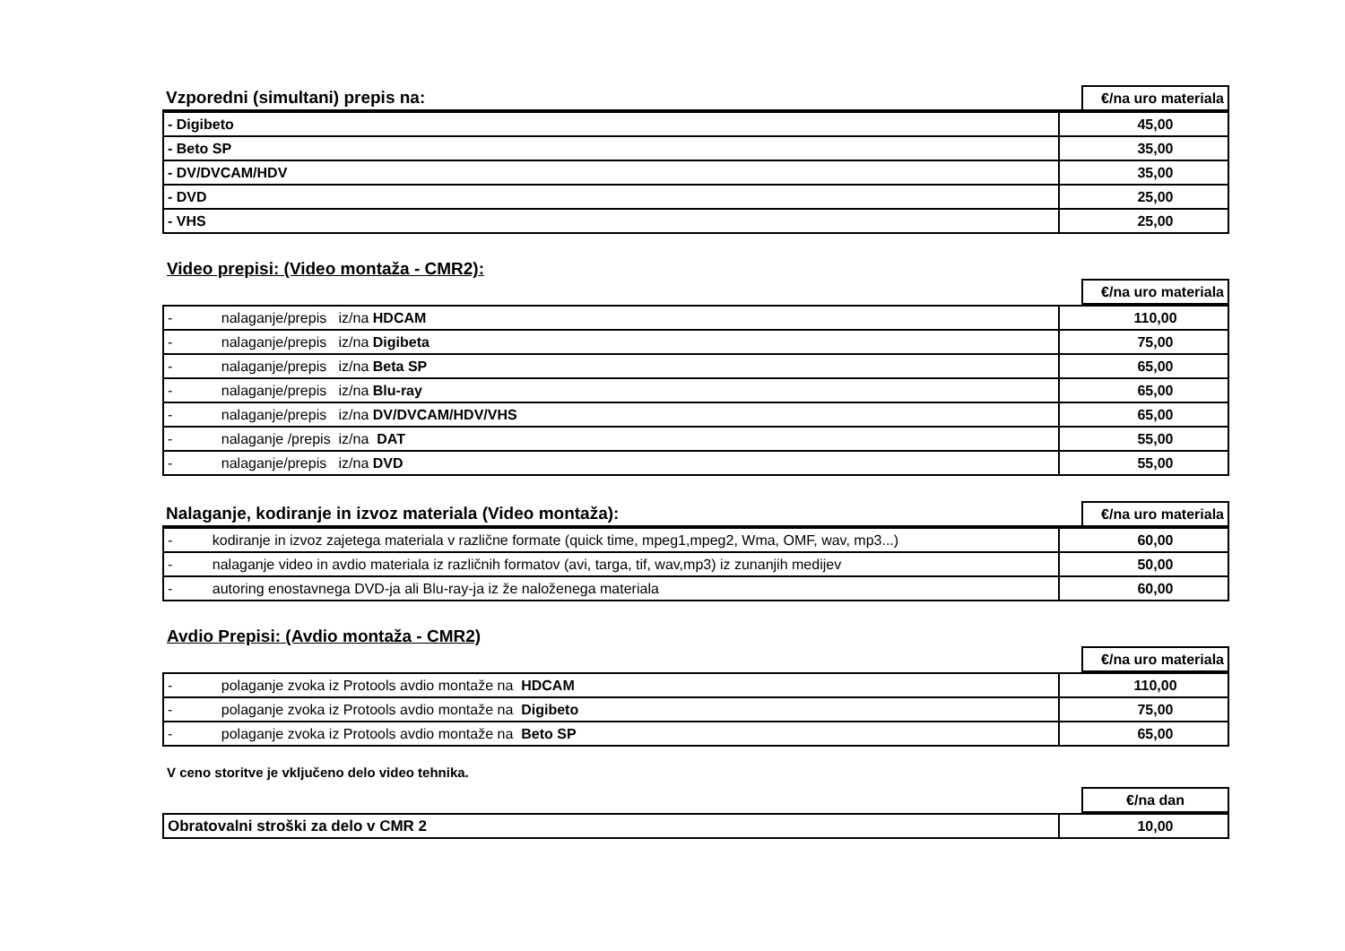| Vzporedni (simultani) prepis na: | €/na uro materiala |
| - Digibeto | 45,00 |
| - Beto SP | 35,00 |
| - DV/DVCAM/HDV | 35,00 |
| - DVD | 25,00 |
| - VHS | 25,00 |
Video prepisi: (Video montaža - CMR2):
| | €/na uro materiala |
| - nalaganje/prepis iz/na HDCAM | 110,00 |
| - nalaganje/prepis iz/na Digibeta | 75,00 |
| - nalaganje/prepis iz/na Beta SP | 65,00 |
| - nalaganje/prepis iz/na Blu-ray | 65,00 |
| - nalaganje/prepis iz/na DV/DVCAM/HDV/VHS | 65,00 |
| - nalaganje /prepis iz/na DAT | 55,00 |
| - nalaganje/prepis iz/na DVD | 55,00 |
| Nalaganje, kodiranje in izvoz materiala (Video montaža): | €/na uro materiala |
| - kodiranje in izvoz zajetega materiala v različne formate (quick time, mpeg1,mpeg2, Wma, OMF, wav, mp3...) | 60,00 |
| - nalaganje video in avdio materiala iz različnih formatov (avi, targa, tif, wav,mp3) iz zunanjih medijev | 50,00 |
| - autoring enostavnega DVD-ja ali Blu-ray-ja iz že naloženega materiala | 60,00 |
Avdio Prepisi: (Avdio montaža - CMR2)
| | €/na uro materiala |
| - polaganje zvoka iz Protools avdio montaže na HDCAM | 110,00 |
| - polaganje zvoka iz Protools avdio montaže na Digibeto | 75,00 |
| - polaganje zvoka iz Protools avdio montaže na Beto SP | 65,00 |
V ceno storitve je vključeno delo video tehnika.
| | €/na dan |
| Obratovalni stroški za delo v CMR 2 | 10,00 |